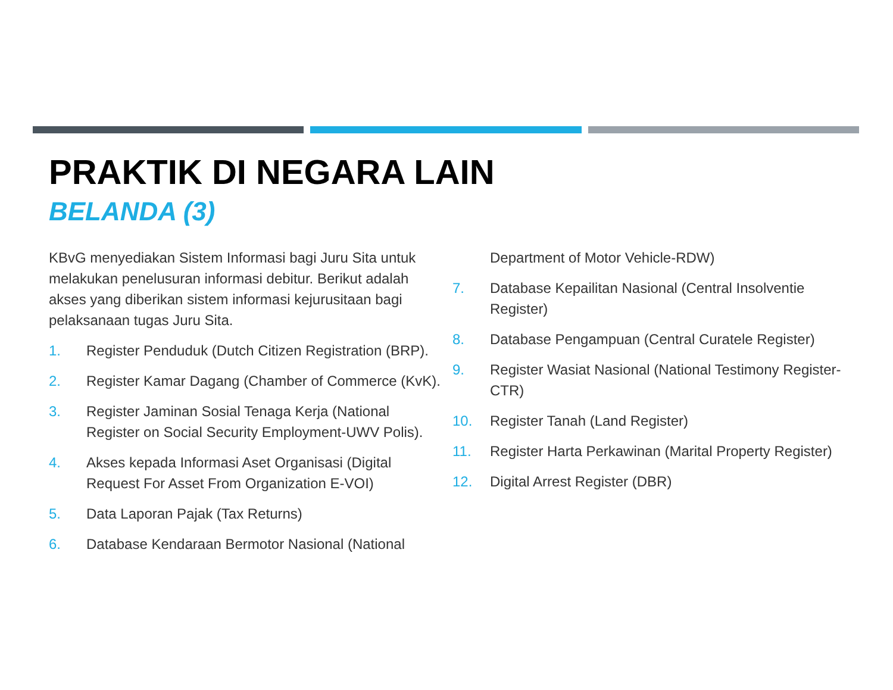PRAKTIK DI NEGARA LAIN
BELANDA (3)
KBvG menyediakan Sistem Informasi bagi Juru Sita untuk melakukan penelusuran informasi debitur. Berikut adalah akses yang diberikan sistem informasi kejurusitaan bagi pelaksanaan tugas Juru Sita.
1. Register Penduduk (Dutch Citizen Registration (BRP).
2. Register Kamar Dagang (Chamber of Commerce (KvK).
3. Register Jaminan Sosial Tenaga Kerja (National Register on Social Security Employment-UWV Polis).
4. Akses kepada Informasi Aset Organisasi (Digital Request For Asset From Organization E-VOI)
5. Data Laporan Pajak (Tax Returns)
6. Database Kendaraan Bermotor Nasional (National
Department of Motor Vehicle-RDW)
7. Database Kepailitan Nasional (Central Insolventie Register)
8. Database Pengampuan (Central Curatele Register)
9. Register Wasiat Nasional (National Testimony Register-CTR)
10. Register Tanah (Land Register)
11. Register Harta Perkawinan (Marital Property Register)
12. Digital Arrest Register (DBR)